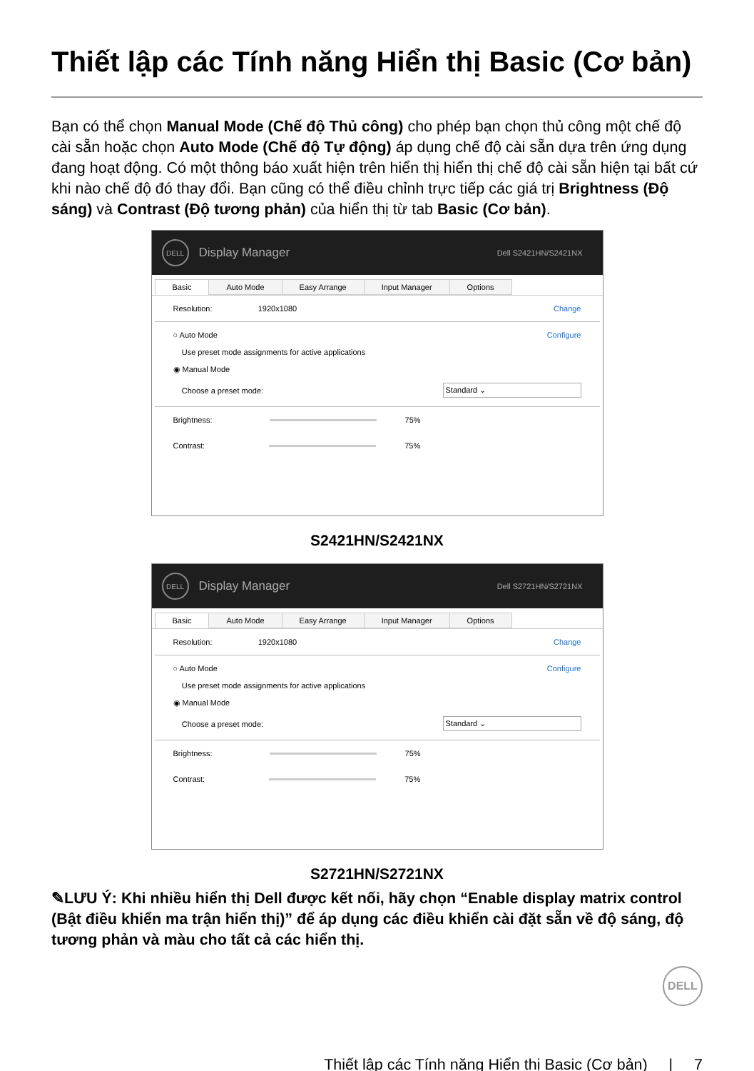Thiết lập các Tính năng Hiển thị Basic (Cơ bản)
Bạn có thể chọn Manual Mode (Chế độ Thủ công) cho phép bạn chọn thủ công một chế độ cài sẵn hoặc chọn Auto Mode (Chế độ Tự động) áp dụng chế độ cài sẵn dựa trên ứng dụng đang hoạt động. Có một thông báo xuất hiện trên hiển thị hiển thị chế độ cài sẵn hiện tại bất cứ khi nào chế độ đó thay đổi. Bạn cũng có thể điều chỉnh trực tiếp các giá trị Brightness (Độ sáng) và Contrast (Độ tương phản) của hiển thị từ tab Basic (Cơ bản).
DELL
Display Manager Dell S2421HN/S2421NX
Basic Auto Mode Easy Arrange Input Manager Options
Resolution: 1920x1080 Change
○ Auto Mode Configure
Use preset mode assignments for active applications
◉ Manual Mode
Choose a preset mode: Standard ⌄
Brightness:
75%
Contrast:
75%
S2421HN/S2421NX
DELL
Display Manager Dell S2721HN/S2721NX
Basic Auto Mode Easy Arrange Input Manager Options
Resolution: 1920x1080 Change
○ Auto Mode Configure
Use preset mode assignments for active applications
◉ Manual Mode
Choose a preset mode: Standard ⌄
Brightness:
75%
Contrast:
75%
S2721HN/S2721NX
✎LƯU Ý: Khi nhiều hiển thị Dell được kết nối, hãy chọn “Enable display matrix control (Bật điều khiển ma trận hiển thị)” để áp dụng các điều khiển cài đặt sẵn về độ sáng, độ tương phản và màu cho tất cả các hiển thị.
DELL
Thiết lập các Tính năng Hiển thị Basic (Cơ bản) | 7